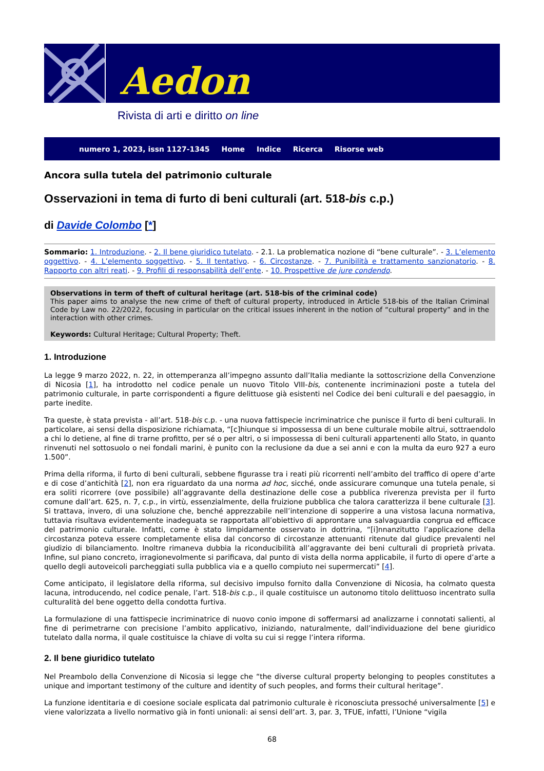Aedon
Rivista di arti e diritto on line
numero 1, 2023, issn 1127-1345 Home Indice Ricerca Risorse web
Ancora sulla tutela del patrimonio culturale
Osservazioni in tema di furto di beni culturali (art. 518-bis c.p.)
di Davide Colombo [*]
Sommario: 1. Introduzione. - 2. Il bene giuridico tutelato. - 2.1. La problematica nozione di “bene culturale”. - 3. L’elemento oggettivo. - 4. L’elemento soggettivo. - 5. Il tentativo. - 6. Circostanze. - 7. Punibilità e trattamento sanzionatorio. - 8. Rapporto con altri reati. - 9. Profili di responsabilità dell’ente. - 10. Prospettive de jure condendo.
Observations in term of theft of cultural heritage (art. 518-bis of the criminal code)
This paper aims to analyse the new crime of theft of cultural property, introduced in Article 518-bis of the Italian Criminal Code by Law no. 22/2022, focusing in particular on the critical issues inherent in the notion of “cultural property” and in the interaction with other crimes.
Keywords: Cultural Heritage; Cultural Property; Theft.
1. Introduzione
La legge 9 marzo 2022, n. 22, in ottemperanza all’impegno assunto dall’Italia mediante la sottoscrizione della Convenzione di Nicosia [1], ha introdotto nel codice penale un nuovo Titolo VIII-bis, contenente incriminazioni poste a tutela del patrimonio culturale, in parte corrispondenti a figure delittuose già esistenti nel Codice dei beni culturali e del paesaggio, in parte inedite.
Tra queste, è stata prevista - all’art. 518-bis c.p. - una nuova fattispecie incriminatrice che punisce il furto di beni culturali. In particolare, ai sensi della disposizione richiamata, “[c]hiunque si impossessa di un bene culturale mobile altrui, sottraendolo a chi lo detiene, al fine di trarne profitto, per sé o per altri, o si impossessa di beni culturali appartenenti allo Stato, in quanto rinvenuti nel sottosuolo o nei fondali marini, è punito con la reclusione da due a sei anni e con la multa da euro 927 a euro 1.500”.
Prima della riforma, il furto di beni culturali, sebbene figurasse tra i reati più ricorrenti nell’ambito del traffico di opere d’arte e di cose d’antichità [2], non era riguardato da una norma ad hoc, sicché, onde assicurare comunque una tutela penale, si era soliti ricorrere (ove possibile) all’aggravante della destinazione delle cose a pubblica riverenza prevista per il furto comune dall’art. 625, n. 7, c.p., in virtù, essenzialmente, della fruizione pubblica che talora caratterizza il bene culturale [3]. Si trattava, invero, di una soluzione che, benché apprezzabile nell’intenzione di sopperire a una vistosa lacuna normativa, tuttavia risultava evidentemente inadeguata se rapportata all’obiettivo di approntare una salvaguardia congrua ed efficace del patrimonio culturale. Infatti, come è stato limpidamente osservato in dottrina, “[i]nnanzitutto l’applicazione della circostanza poteva essere completamente elisa dal concorso di circostanze attenuanti ritenute dal giudice prevalenti nel giudizio di bilanciamento. Inoltre rimaneva dubbia la riconducibilità all’aggravante dei beni culturali di proprietà privata. Infine, sul piano concreto, irragionevolmente si parificava, dal punto di vista della norma applicabile, il furto di opere d’arte a quello degli autoveicoli parcheggiati sulla pubblica via e a quello compiuto nei supermercati” [4].
Come anticipato, il legislatore della riforma, sul decisivo impulso fornito dalla Convenzione di Nicosia, ha colmato questa lacuna, introducendo, nel codice penale, l’art. 518-bis c.p., il quale costituisce un autonomo titolo delittuoso incentrato sulla culturalità del bene oggetto della condotta furtiva.
La formulazione di una fattispecie incriminatrice di nuovo conio impone di soffermarsi ad analizzarne i connotati salienti, al fine di perimetrarne con precisione l’ambito applicativo, iniziando, naturalmente, dall’individuazione del bene giuridico tutelato dalla norma, il quale costituisce la chiave di volta su cui si regge l’intera riforma.
2. Il bene giuridico tutelato
Nel Preambolo della Convenzione di Nicosia si legge che “the diverse cultural property belonging to peoples constitutes a unique and important testimony of the culture and identity of such peoples, and forms their cultural heritage”.
La funzione identitaria e di coesione sociale esplicata dal patrimonio culturale è riconosciuta pressoché universalmente [5] e viene valorizzata a livello normativo già in fonti unionali: ai sensi dell’art. 3, par. 3, TFUE, infatti, l’Unione “vigila
68